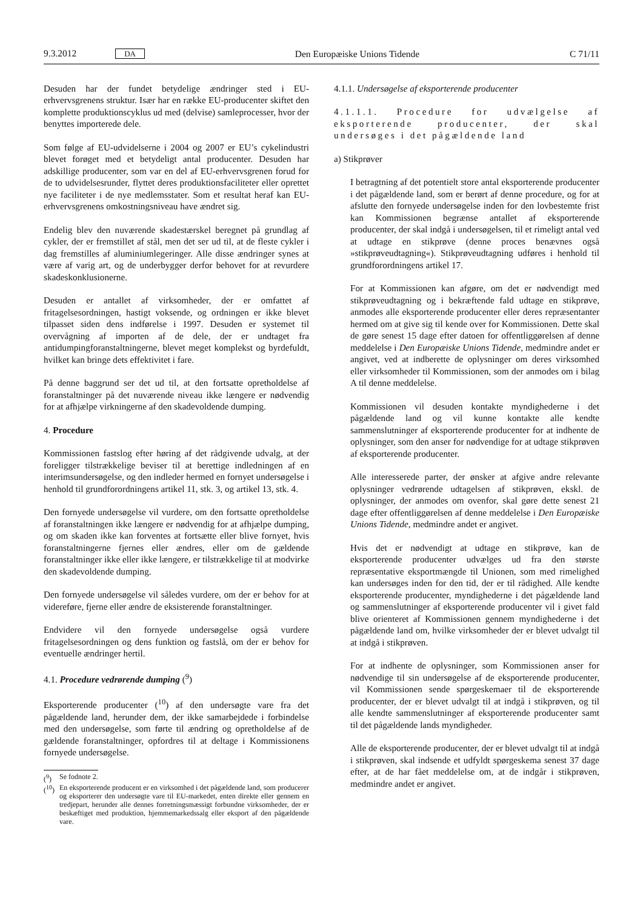9.3.2012 DA Den Europæiske Unions Tidende C 71/11
Desuden har der fundet betydelige ændringer sted i EU-erhvervsgrenens struktur. Især har en række EU-producenter skiftet den komplette produktionscyklus ud med (delvise) samleprocesser, hvor der benyttes importerede dele.
Som følge af EU-udvidelserne i 2004 og 2007 er EU’s cykelindustri blevet forøget med et betydeligt antal producenter. Desuden har adskillige producenter, som var en del af EU-erhvervsgrenen forud for de to udvidelsesrunder, flyttet deres produktionsfaciliteter eller oprettet nye faciliteter i de nye medlemsstater. Som et resultat heraf kan EU-erhvervsgrenens omkostningsniveau have ændret sig.
Endelig blev den nuværende skadestærskel beregnet på grundlag af cykler, der er fremstillet af stål, men det ser ud til, at de fleste cykler i dag fremstilles af aluminiumlegeringer. Alle disse ændringer synes at være af varig art, og de underbygger derfor behovet for at revurdere skadeskonklusionerne.
Desuden er antallet af virksomheder, der er omfattet af fritagelsesordningen, hastigt voksende, og ordningen er ikke blevet tilpasset siden dens indførelse i 1997. Desuden er systemet til overvågning af importen af de dele, der er undtaget fra antidumpingforanstaltningerne, blevet meget komplekst og byrdefuldt, hvilket kan bringe dets effektivitet i fare.
På denne baggrund ser det ud til, at den fortsatte opretholdelse af foranstaltninger på det nuværende niveau ikke længere er nødvendig for at afhjælpe virkningerne af den skadevoldende dumping.
4. Procedure
Kommissionen fastslog efter høring af det rådgivende udvalg, at der foreligger tilstrækkelige beviser til at berettige indledningen af en interimsundersøgelse, og den indleder hermed en fornyet undersøgelse i henhold til grundforordningens artikel 11, stk. 3, og artikel 13, stk. 4.
Den fornyede undersøgelse vil vurdere, om den fortsatte opretholdelse af foranstaltningen ikke længere er nødvendig for at afhjælpe dumping, og om skaden ikke kan forventes at fortsætte eller blive fornyet, hvis foranstaltningerne fjernes eller ændres, eller om de gældende foranstaltninger ikke eller ikke længere, er tilstrækkelige til at modvirke den skadevoldende dumping.
Den fornyede undersøgelse vil således vurdere, om der er behov for at videreføre, fjerne eller ændre de eksisterende foranstaltninger.
Endvidere vil den fornyede undersøgelse også vurdere fritagelsesordningen og dens funktion og fastslå, om der er behov for eventuelle ændringer hertil.
4.1. Procedure vedrørende dumping (<sup>9</sup>)
Eksporterende producenter (<sup>10</sup>) af den undersøgte vare fra det pågældende land, herunder dem, der ikke samarbejdede i forbindelse med den undersøgelse, som førte til ændring og opretholdelse af de gældende foranstaltninger, opfordres til at deltage i Kommissionens fornyede undersøgelse.
(<sup>9</sup>) Se fodnote 2.
(<sup>10</sup>) En eksporterende producent er en virksomhed i det pågældende land, som producerer og eksporterer den undersøgte vare til EU-markedet, enten direkte eller gennem en tredjepart, herunder alle dennes forretningsmæssigt forbundne virksomheder, der er beskæftiget med produktion, hjemmemarkedssalg eller eksport af den pågældende vare.
4.1.1. Undersøgelse af eksporterende producenter
4.1.1.1. Procedure for udvælgelse af eksporterende producenter, der skal undersøges i det pågældende land
a) Stikprøver
I betragtning af det potentielt store antal eksporterende producenter i det pågældende land, som er berørt af denne procedure, og for at afslutte den fornyede undersøgelse inden for den lovbestemte frist kan Kommissionen begrænse antallet af eksporterende producenter, der skal indgå i undersøgelsen, til et rimeligt antal ved at udtage en stikprøve (denne proces benævnes også »stikprøveudtagning«). Stikprøveudtagning udføres i henhold til grundforordningens artikel 17.
For at Kommissionen kan afgøre, om det er nødvendigt med stikprøveudtagning og i bekræftende fald udtage en stikprøve, anmodes alle eksporterende producenter eller deres repræsentanter hermed om at give sig til kende over for Kommissionen. Dette skal de gøre senest 15 dage efter datoen for offentliggørelsen af denne meddelelse i Den Europæiske Unions Tidende, medmindre andet er angivet, ved at indberette de oplysninger om deres virksomhed eller virksomheder til Kommissionen, som der anmodes om i bilag A til denne meddelelse.
Kommissionen vil desuden kontakte myndighederne i det pågældende land og vil kunne kontakte alle kendte sammenslutninger af eksporterende producenter for at indhente de oplysninger, som den anser for nødvendige for at udtage stikprøven af eksporterende producenter.
Alle interesserede parter, der ønsker at afgive andre relevante oplysninger vedrørende udtagelsen af stikprøven, ekskl. de oplysninger, der anmodes om ovenfor, skal gøre dette senest 21 dage efter offentliggørelsen af denne meddelelse i Den Europæiske Unions Tidende, medmindre andet er angivet.
Hvis det er nødvendigt at udtage en stikprøve, kan de eksporterende producenter udvælges ud fra den største repræsentative eksportmængde til Unionen, som med rimelighed kan undersøges inden for den tid, der er til rådighed. Alle kendte eksporterende producenter, myndighederne i det pågældende land og sammenslutninger af eksporterende producenter vil i givet fald blive orienteret af Kommissionen gennem myndighederne i det pågældende land om, hvilke virksomheder der er blevet udvalgt til at indgå i stikprøven.
For at indhente de oplysninger, som Kommissionen anser for nødvendige til sin undersøgelse af de eksporterende producenter, vil Kommissionen sende spørgeskemaer til de eksporterende producenter, der er blevet udvalgt til at indgå i stikprøven, og til alle kendte sammenslutninger af eksporterende producenter samt til det pågældende lands myndigheder.
Alle de eksporterende producenter, der er blevet udvalgt til at indgå i stikprøven, skal indsende et udfyldt spørgeskema senest 37 dage efter, at de har fået meddelelse om, at de indgår i stikprøven, medmindre andet er angivet.